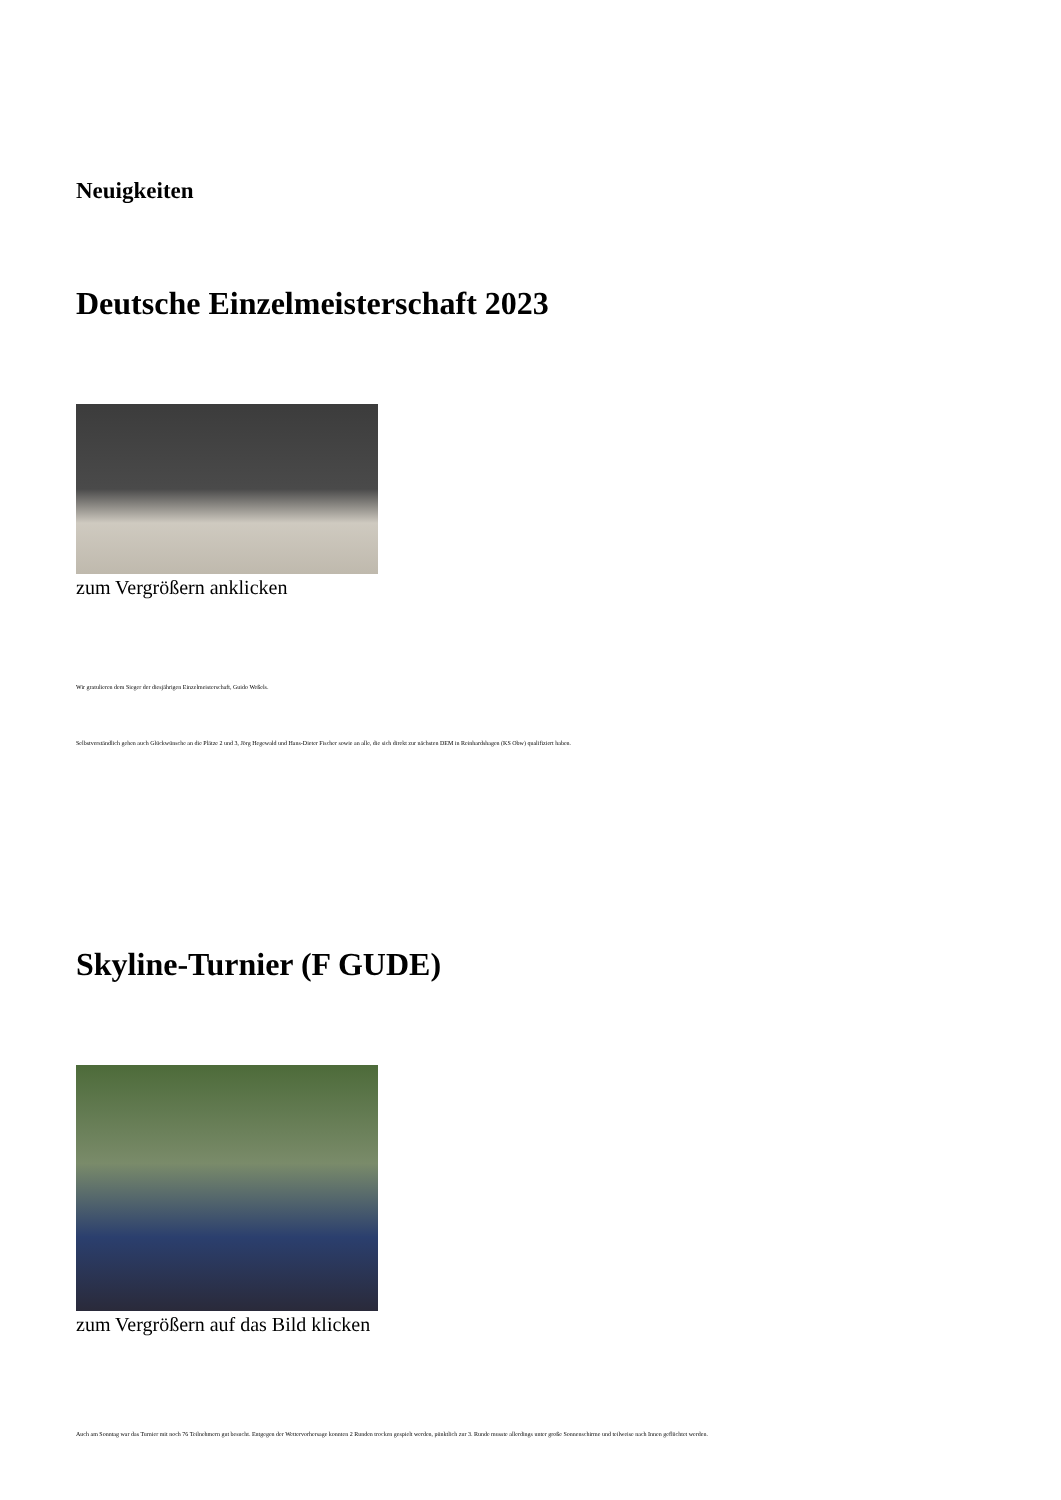Neuigkeiten
Deutsche Einzelmeisterschaft 2023
zum Vergrößern anklicken
Wir gratulieren dem Sieger der diesjährigen Einzelmeisterschaft, Guido Weßels.
Selbstverständlich gehen auch Glückwünsche an die Plätze 2 und 3, Jörg Hegewald und Hans-Dieter Fischer sowie an alle, die sich direkt zur nächsten DEM in Reinhardshagen (KS Obw) qualifiziert haben.
Skyline-Turnier (F GUDE)
zum Vergrößern auf das Bild klicken
Auch am Sonntag war das Turnier mit noch 76 Teilnehmern gut besucht. Entgegen der Wettervorhersage konnten 2 Runden trocken gespielt werden, pünktlich zur 3. Runde musste allerdings unter große Sonnenschirme und teilweise nach Innen geflüchtet werden.